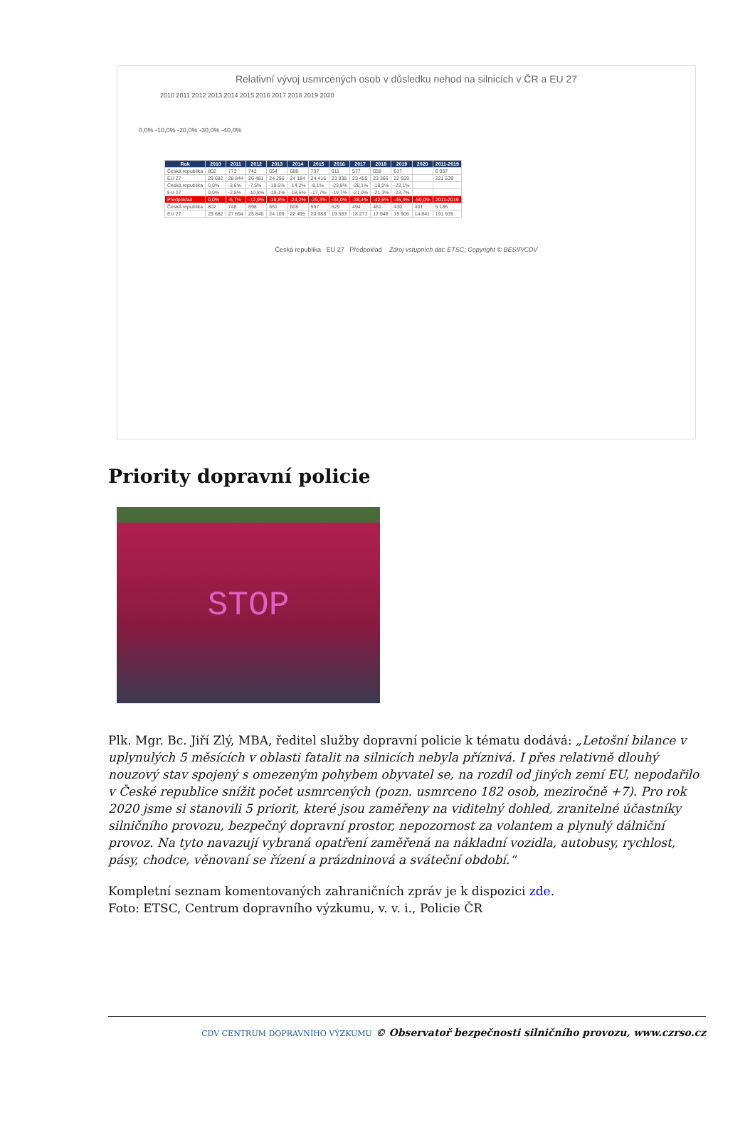Relativní vývoj usmrcených osob v důsledku nehod na silnicích v ČR a EU 27
2010 2011 2012 2013 2014 2015 2016 2017 2018 2019 2020
0,0% -10,0% -20,0% -30,0% -40,0%
| Rok | 2010 | 2011 | 2012 | 2013 | 2014 | 2015 | 2016 | 2017 | 2018 | 2019 | 2020 | 2011-2019 |
| --- | --- | --- | --- | --- | --- | --- | --- | --- | --- | --- | --- | --- |
| Česká republika | 802 | 773 | 742 | 654 | 688 | 737 | 611 | 577 | 658 | 617 | | 6 057 |
| EU 27 | 29 682 | 28 844 | 26 481 | 24 296 | 24 184 | 24 416 | 23 838 | 23 455 | 23 366 | 22 659 | | 221 539 |
| Česká republika | 0,0% | -3,6% | -7,5% | -18,5% | -14,2% | -8,1% | -23,8% | -28,1% | -18,0% | -23,1% | | |
| EU 27 | 0,0% | -2,8% | -10,8% | -18,1% | -18,5% | -17,7% | -19,7% | -21,0% | -21,3% | -23,7% | | |
| Předpoklad | 0,0% | -6,7% | -12,9% | -18,8% | -24,2% | -29,3% | -34,0% | -38,4% | -42,6% | -46,4% | -50,0% | 2011-2019 |
| Česká republika | 802 | 748 | 698 | 651 | 608 | 567 | 529 | 494 | 461 | 430 | 401 | 5 186 |
| EU 27 | 29 682 | 27 694 | 25 840 | 24 109 | 22 495 | 20 988 | 19 583 | 18 271 | 17 048 | 15 906 | 14 841 | 191 935 |
Česká republika EU 27 Předpoklad Zdroj vstupních dat: ETSC; Copyright © BESIP/CDV
Priority dopravní policie
STOP
Plk. Mgr. Bc. Jiří Zlý, MBA, ředitel služby dopravní policie k tématu dodává: „Letošní bilance v uplynulých 5 měsících v oblasti fatalit na silnicích nebyla příznivá. I přes relativně dlouhý nouzový stav spojený s omezeným pohybem obyvatel se, na rozdíl od jiných zemí EU, nepodařilo v České republice snížit počet usmrcených (pozn. usmrceno 182 osob, meziročně +7). Pro rok 2020 jsme si stanovili 5 priorit, které jsou zaměřeny na viditelný dohled, zranitelné účastníky silničního provozu, bezpečný dopravní prostor, nepozornost za volantem a plynulý dálniční provoz. Na tyto navazují vybraná opatření zaměřená na nákladní vozidla, autobusy, rychlost, pásy, chodce, věnovaní se řízení a prázdninová a sváteční období.“
Kompletní seznam komentovaných zahraničních zpráv je k dispozici zde.
Foto: ETSC, Centrum dopravního výzkumu, v. v. i., Policie ČR
CDV CENTRUM DOPRAVNÍHO VÝZKUMU © Observatoř bezpečnosti silničního provozu, www.czrso.cz